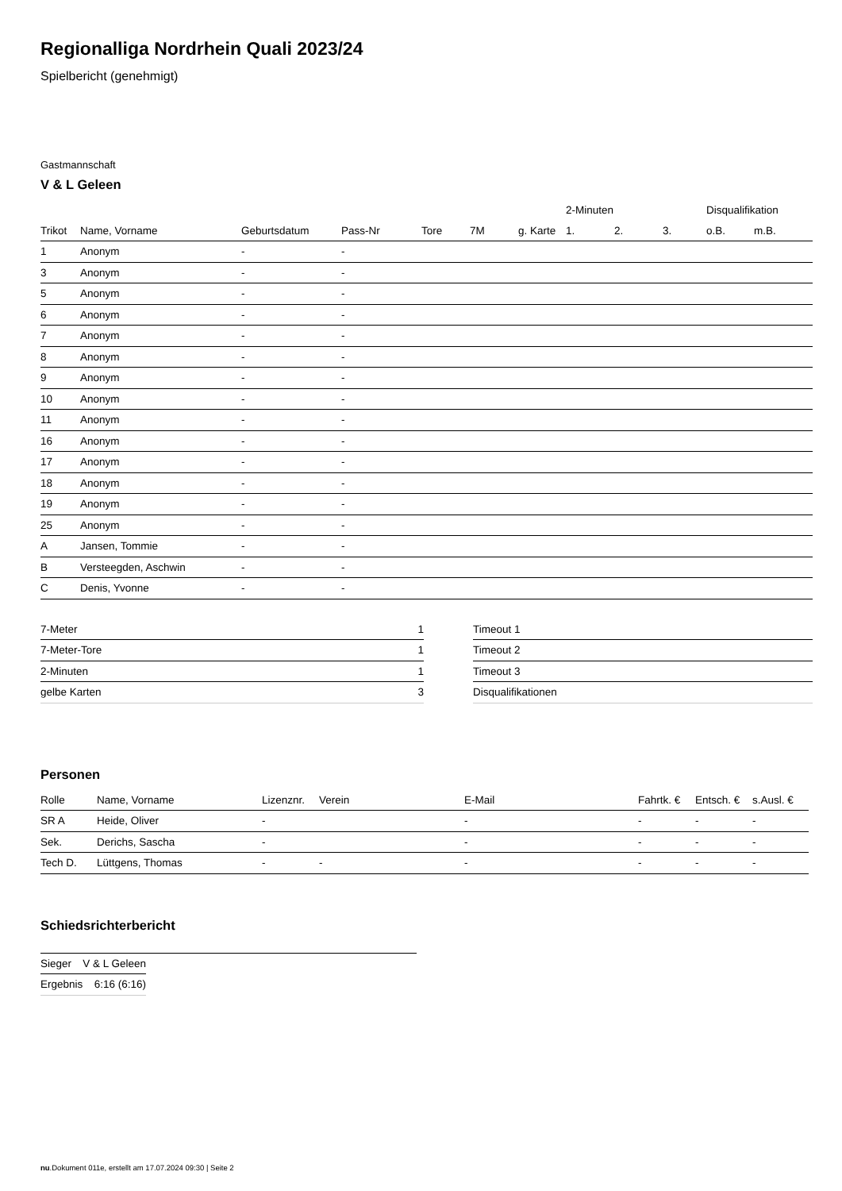Regionalliga Nordrhein Quali 2023/24
Spielbericht (genehmigt)
Gastmannschaft
V & L Geleen
| | | | | | | | 2-Minuten | | | Disqualifikation | |
| --- | --- | --- | --- | --- | --- | --- | --- | --- | --- | --- | --- |
| Trikot | Name, Vorname | Geburtsdatum | Pass-Nr | Tore | 7M | g. Karte | 1. | 2. | 3. | o.B. | m.B. |
| 1 | Anonym | - | - | | | | | | | | |
| 3 | Anonym | - | - | | | | | | | | |
| 5 | Anonym | - | - | | | | | | | | |
| 6 | Anonym | - | - | | | | | | | | |
| 7 | Anonym | - | - | | | | | | | | |
| 8 | Anonym | - | - | | | | | | | | |
| 9 | Anonym | - | - | | | | | | | | |
| 10 | Anonym | - | - | | | | | | | | |
| 11 | Anonym | - | - | | | | | | | | |
| 16 | Anonym | - | - | | | | | | | | |
| 17 | Anonym | - | - | | | | | | | | |
| 18 | Anonym | - | - | | | | | | | | |
| 19 | Anonym | - | - | | | | | | | | |
| 25 | Anonym | - | - | | | | | | | | |
| A | Jansen, Tommie | - | - | | | | | | | | |
| B | Versteegden, Aschwin | - | - | | | | | | | | |
| C | Denis, Yvonne | - | - | | | | | | | | |
| 7-Meter | 1 |
| 7-Meter-Tore | 1 |
| 2-Minuten | 1 |
| gelbe Karten | 3 |
| Timeout 1 |
| Timeout 2 |
| Timeout 3 |
| Disqualifikationen |
Personen
| Rolle | Name, Vorname | Lizenznr. | Verein | E-Mail | Fahrtk. € | Entsch. € | s.Ausl. € |
| --- | --- | --- | --- | --- | --- | --- | --- |
| SR A | Heide, Oliver | - | | - | - | - | - |
| Sek. | Derichs, Sascha | - | | - | - | - | - |
| Tech D. | Lüttgens, Thomas | - | - | - | - | - | - |
Schiedsrichterbericht
| Sieger | V & L Geleen |
| Ergebnis | 6:16 (6:16) |
nu.Dokument 011e, erstellt am 17.07.2024 09:30 | Seite 2